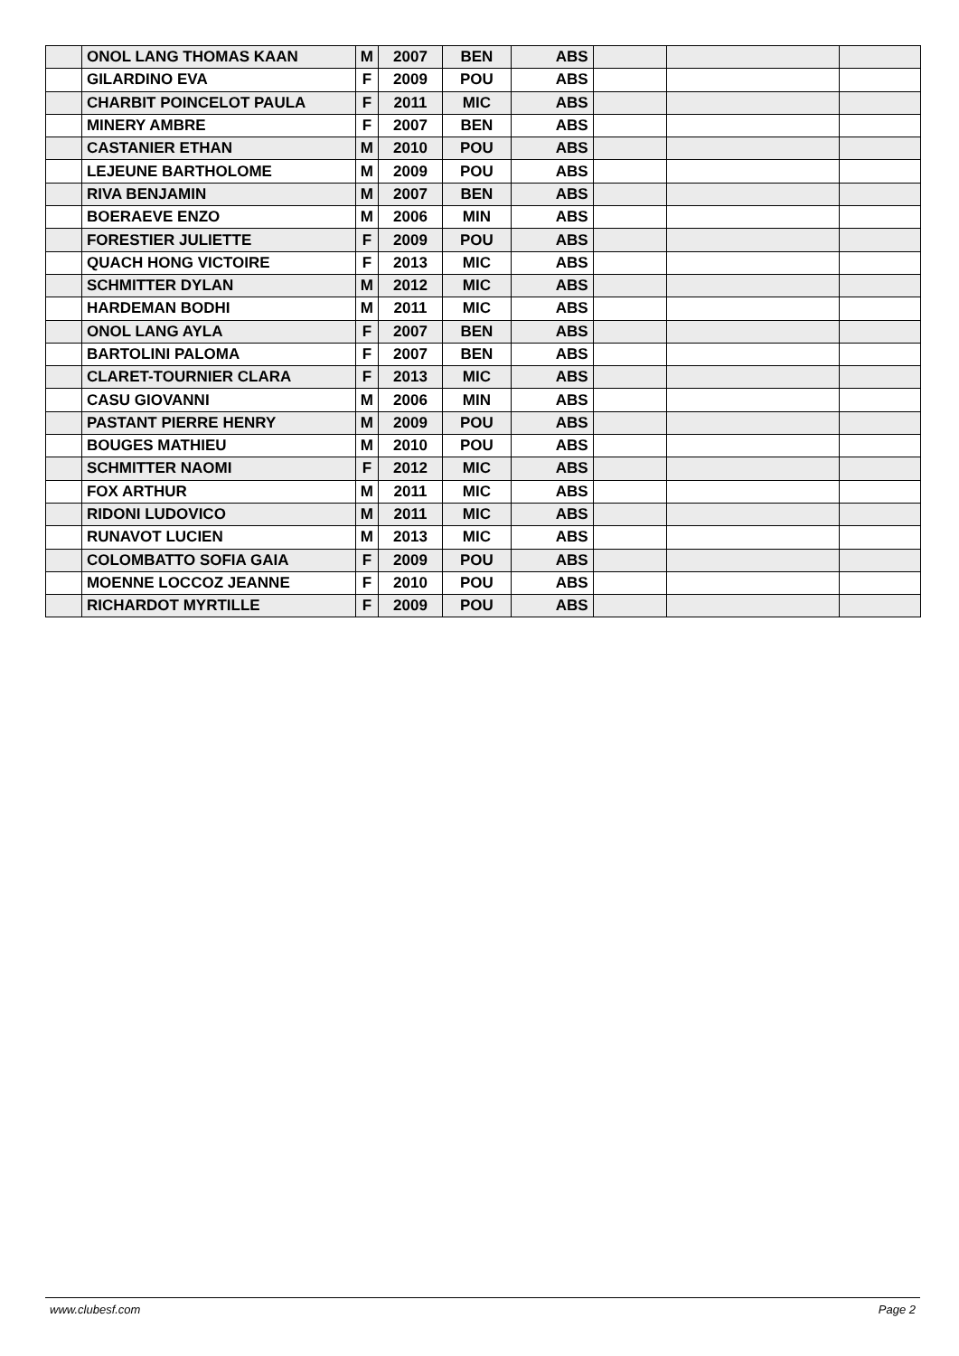| | ONOL LANG THOMAS KAAN | M | 2007 | BEN | ABS | | | |
| | GILARDINO EVA | F | 2009 | POU | ABS | | | |
| | CHARBIT POINCELOT PAULA | F | 2011 | MIC | ABS | | | |
| | MINERY AMBRE | F | 2007 | BEN | ABS | | | |
| | CASTANIER ETHAN | M | 2010 | POU | ABS | | | |
| | LEJEUNE BARTHOLOME | M | 2009 | POU | ABS | | | |
| | RIVA BENJAMIN | M | 2007 | BEN | ABS | | | |
| | BOERAEVE ENZO | M | 2006 | MIN | ABS | | | |
| | FORESTIER JULIETTE | F | 2009 | POU | ABS | | | |
| | QUACH HONG VICTOIRE | F | 2013 | MIC | ABS | | | |
| | SCHMITTER DYLAN | M | 2012 | MIC | ABS | | | |
| | HARDEMAN BODHI | M | 2011 | MIC | ABS | | | |
| | ONOL LANG AYLA | F | 2007 | BEN | ABS | | | |
| | BARTOLINI PALOMA | F | 2007 | BEN | ABS | | | |
| | CLARET-TOURNIER CLARA | F | 2013 | MIC | ABS | | | |
| | CASU GIOVANNI | M | 2006 | MIN | ABS | | | |
| | PASTANT PIERRE HENRY | M | 2009 | POU | ABS | | | |
| | BOUGES MATHIEU | M | 2010 | POU | ABS | | | |
| | SCHMITTER NAOMI | F | 2012 | MIC | ABS | | | |
| | FOX ARTHUR | M | 2011 | MIC | ABS | | | |
| | RIDONI LUDOVICO | M | 2011 | MIC | ABS | | | |
| | RUNAVOT LUCIEN | M | 2013 | MIC | ABS | | | |
| | COLOMBATTO SOFIA GAIA | F | 2009 | POU | ABS | | | |
| | MOENNE LOCCOZ JEANNE | F | 2010 | POU | ABS | | | |
| | RICHARDOT MYRTILLE | F | 2009 | POU | ABS | | | |
www.clubesf.com Page 2